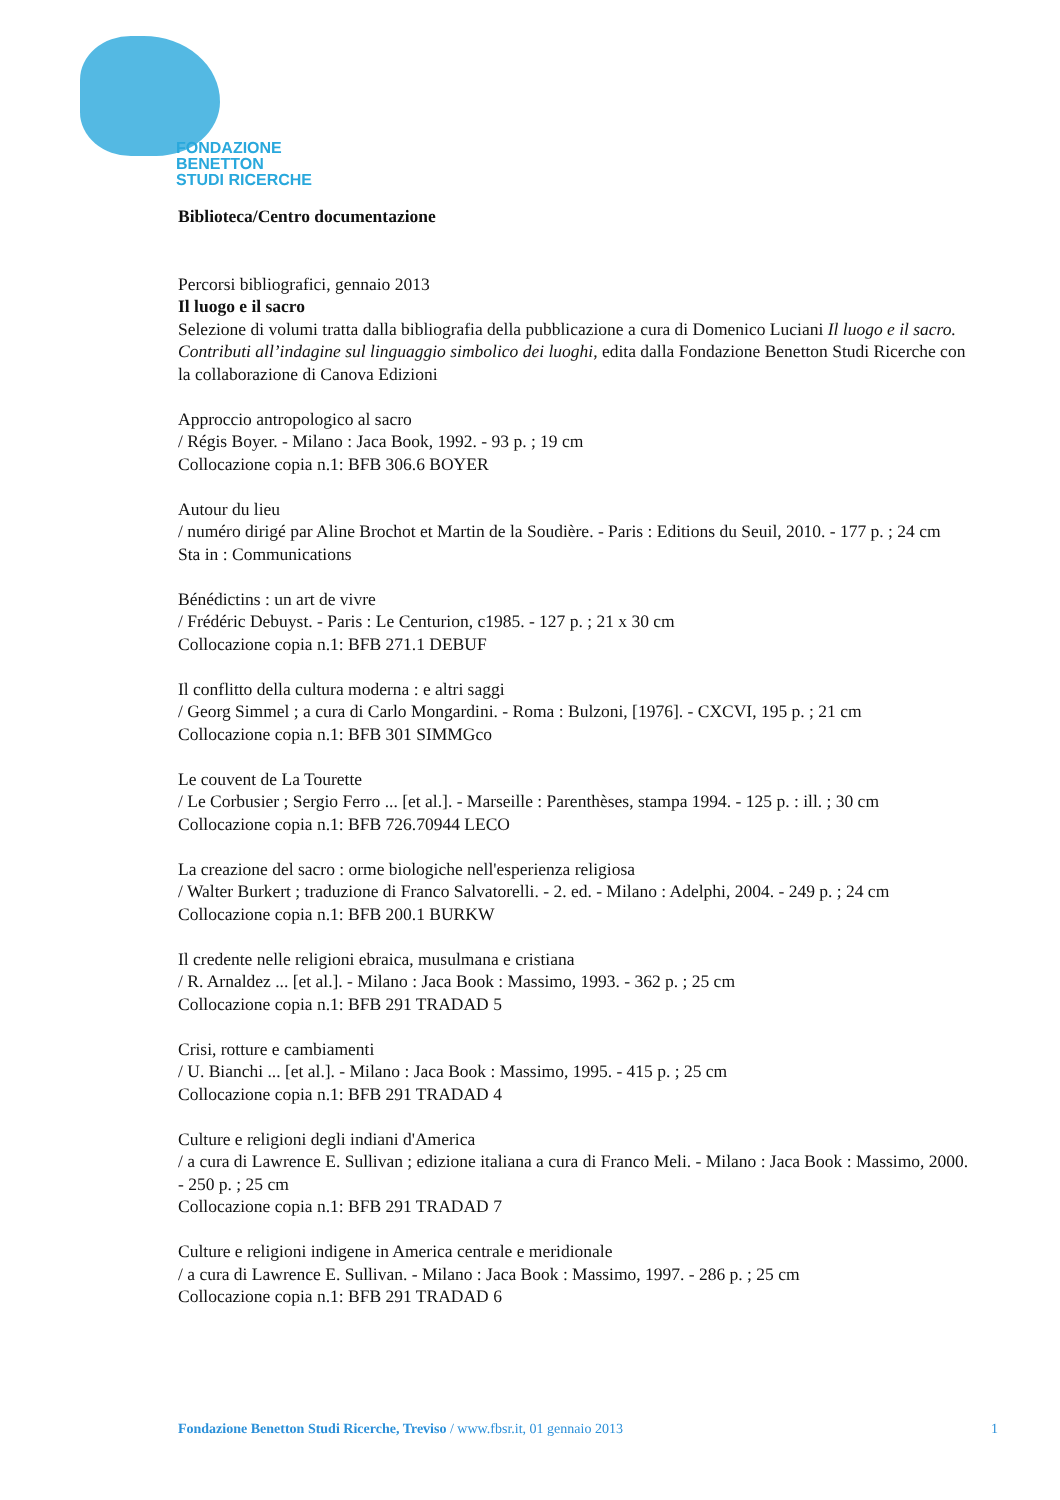FONDAZIONE
BENETTON
STUDI RICERCHE
Biblioteca/Centro documentazione
Percorsi bibliografici, gennaio 2013
Il luogo e il sacro
Selezione di volumi tratta dalla bibliografia della pubblicazione a cura di Domenico Luciani Il luogo e il sacro. Contributi all’indagine sul linguaggio simbolico dei luoghi, edita dalla Fondazione Benetton Studi Ricerche con la collaborazione di Canova Edizioni
Approccio antropologico al sacro
/ Régis Boyer. - Milano : Jaca Book, 1992. - 93 p. ; 19 cm
Collocazione copia n.1: BFB 306.6 BOYER
Autour du lieu
/ numéro dirigé par Aline Brochot et Martin de la Soudière. - Paris : Editions du Seuil, 2010. - 177 p. ; 24 cm
Sta in : Communications
Bénédictins : un art de vivre
/ Frédéric Debuyst. - Paris : Le Centurion, c1985. - 127 p. ; 21 x 30 cm
Collocazione copia n.1: BFB 271.1 DEBUF
Il conflitto della cultura moderna : e altri saggi
/ Georg Simmel ; a cura di Carlo Mongardini. - Roma : Bulzoni, [1976]. - CXCVI, 195 p. ; 21 cm
Collocazione copia n.1: BFB 301 SIMMGco
Le couvent de La Tourette
/ Le Corbusier ; Sergio Ferro ... [et al.]. - Marseille : Parenthèses, stampa 1994. - 125 p. : ill. ; 30 cm
Collocazione copia n.1: BFB 726.70944 LECO
La creazione del sacro : orme biologiche nell'esperienza religiosa
/ Walter Burkert ; traduzione di Franco Salvatorelli. - 2. ed. - Milano : Adelphi, 2004. - 249 p. ; 24 cm
Collocazione copia n.1: BFB 200.1 BURKW
Il credente nelle religioni ebraica, musulmana e cristiana
/ R. Arnaldez ... [et al.]. - Milano : Jaca Book : Massimo, 1993. - 362 p. ; 25 cm
Collocazione copia n.1: BFB 291 TRADAD 5
Crisi, rotture e cambiamenti
/ U. Bianchi ... [et al.]. - Milano : Jaca Book : Massimo, 1995. - 415 p. ; 25 cm
Collocazione copia n.1: BFB 291 TRADAD 4
Culture e religioni degli indiani d'America
/ a cura di Lawrence E. Sullivan ; edizione italiana a cura di Franco Meli. - Milano : Jaca Book : Massimo, 2000. - 250 p. ; 25 cm
Collocazione copia n.1: BFB 291 TRADAD 7
Culture e religioni indigene in America centrale e meridionale
/ a cura di Lawrence E. Sullivan. - Milano : Jaca Book : Massimo, 1997. - 286 p. ; 25 cm
Collocazione copia n.1: BFB 291 TRADAD 6
Fondazione Benetton Studi Ricerche, Treviso / www.fbsr.it, 01 gennaio 2013 1